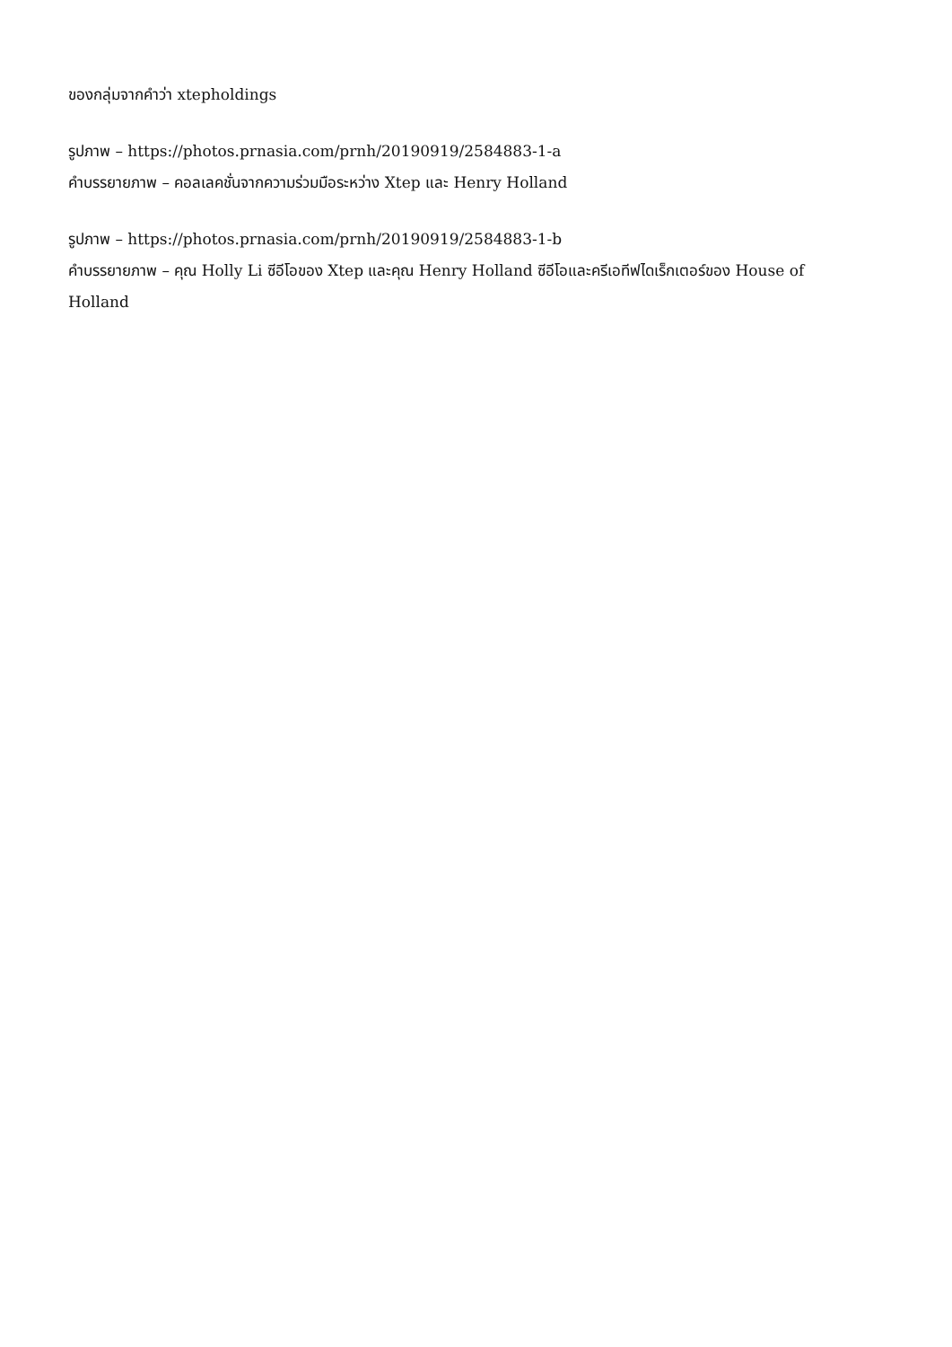ของกลุ่มจากคำว่า xtepholdings
รูปภาพ – https://photos.prnasia.com/prnh/20190919/2584883-1-a
คำบรรยายภาพ – คอลเลคชั่นจากความร่วมมือระหว่าง Xtep และ Henry Holland
รูปภาพ – https://photos.prnasia.com/prnh/20190919/2584883-1-b
คำบรรยายภาพ – คุณ Holly Li ซีอีโอของ Xtep และคุณ Henry Holland ซีอีโอและครีเอทีฟไดเร็กเตอร์ของ House of Holland